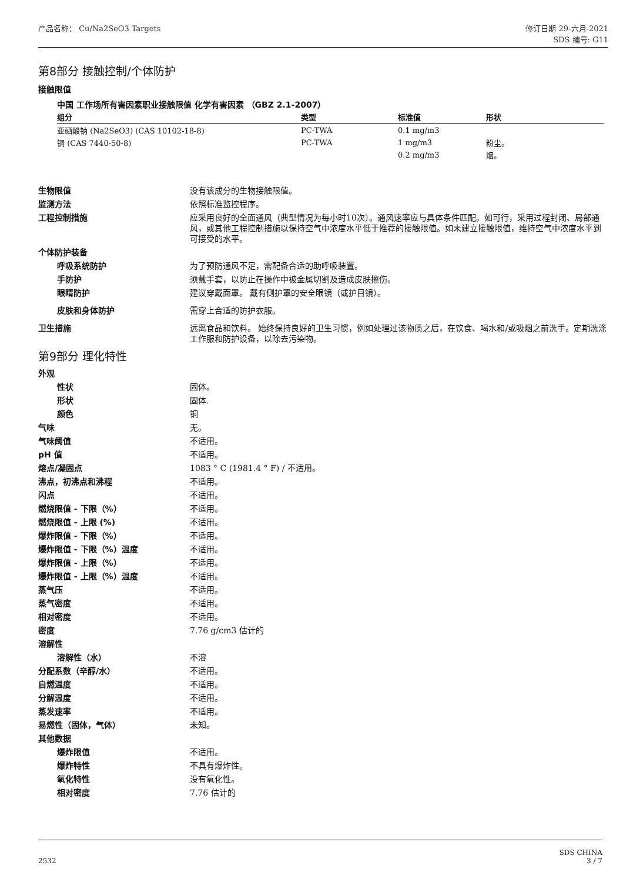产品名称： Cu/Na2SeO3 Targets 修订日期 29-六月-2021
SDS 编号: G11
第8部分 接触控制/个体防护
接触限值
中国 工作场所有害因素职业接触限值 化学有害因素 （GBZ 2.1-2007）
| 组分 | 类型 | 标准值 | 形状 |
| --- | --- | --- | --- |
| 亚硒酸钠 (Na2SeO3) (CAS 10102-18-8) | PC-TWA | 0.1 mg/m3 | |
| 铜 (CAS 7440-50-8) | PC-TWA | 1 mg/m3 | 粉尘。 |
| | | 0.2 mg/m3 | 烟。 |
生物限值 没有该成分的生物接触限值。
监测方法 依照标准监控程序。
工程控制措施 应采用良好的全面通风（典型情况为每小时10次）。通风速率应与具体条件匹配。如可行，采用过程封闭、局部通风，或其他工程控制措施以保持空气中浓度水平低于推荐的接触限值。如未建立接触限值，维持空气中浓度水平到可接受的水平。
个体防护装备
呼吸系统防护 为了预防通风不足，需配备合适的助呼吸装置。
手防护 须戴手套，以防止在操作中被金属切割及造成皮肤擦伤。
眼睛防护 建议穿戴面罩。 戴有侧护罩的安全眼镜（或护目镜）。
皮肤和身体防护 需穿上合适的防护衣服。
卫生措施 远离食品和饮料。 始终保持良好的卫生习惯，例如处理过该物质之后，在饮食、喝水和/或吸烟之前洗手。定期洗涤工作服和防护设备，以除去污染物。
第9部分 理化特性
外观
性状 固体。
形状 固体.
颜色 铜
气味 无。
气味阈值 不适用。
pH 值 不适用。
熔点/凝固点 1083 ° C (1981.4 ° F) / 不适用。
沸点，初沸点和沸程 不适用。
闪点 不适用。
燃烧限值 - 下限（%） 不适用。
燃烧限值 - 上限 (%) 不适用。
爆炸限值 - 下限（%） 不适用。
爆炸限值 - 下限（%）温度 不适用。
爆炸限值 - 上限（%） 不适用。
爆炸限值 - 上限（%）温度 不适用。
蒸气压 不适用。
蒸气密度 不适用。
相对密度 不适用。
密度 7.76 g/cm3 估计的
溶解性
溶解性（水） 不溶
分配系数（辛醇/水） 不适用。
自燃温度 不适用。
分解温度 不适用。
蒸发速率 不适用。
易燃性（固体，气体） 未知。
其他数据
爆炸限值 不适用。
爆炸特性 不具有爆炸性。
氧化特性 没有氧化性。
相对密度 7.76 估计的
2532
SDS CHINA
3 / 7